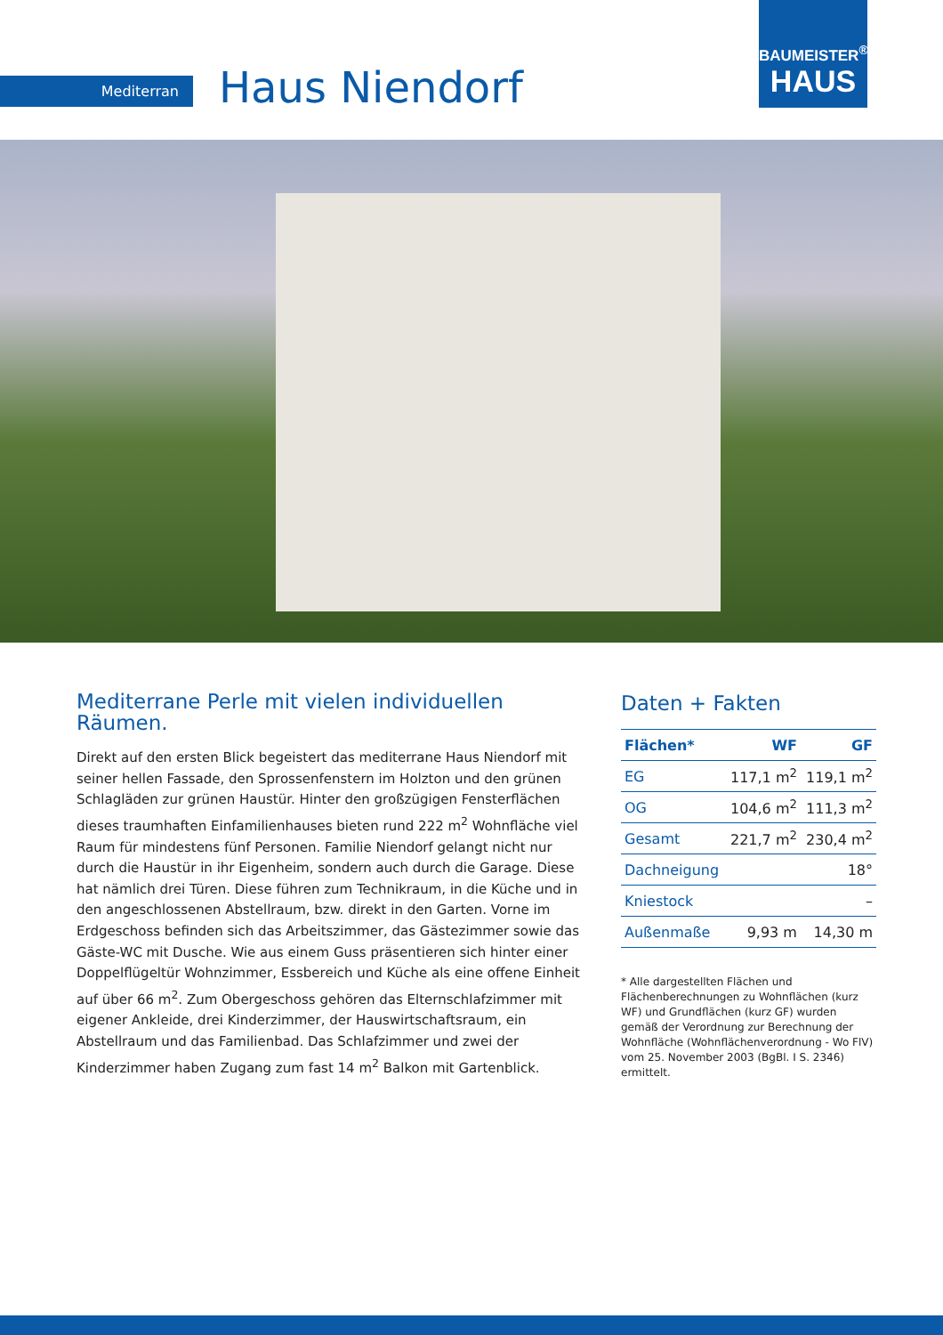Mediterran Haus Niendorf
BAUMEISTER<sup>®</sup>
HAUS
Mediterrane Perle mit vielen individuellen Räumen.
Direkt auf den ersten Blick begeistert das mediterrane Haus Niendorf mit seiner hellen Fassade, den Sprossenfenstern im Holzton und den grünen Schlagläden zur grünen Haustür. Hinter den großzügigen Fensterflächen dieses traumhaften Einfamilienhauses bieten rund 222 m<sup>2</sup> Wohnfläche viel Raum für mindestens fünf Personen. Familie Niendorf gelangt nicht nur durch die Haustür in ihr Eigenheim, sondern auch durch die Garage. Diese hat nämlich drei Türen. Diese führen zum Technikraum, in die Küche und in den angeschlossenen Abstellraum, bzw. direkt in den Garten. Vorne im Erdgeschoss befinden sich das Arbeitszimmer, das Gästezimmer sowie das Gäste-WC mit Dusche. Wie aus einem Guss präsentieren sich hinter einer Doppelflügeltür Wohnzimmer, Essbereich und Küche als eine offene Einheit auf über 66 m<sup>2</sup>. Zum Obergeschoss gehören das Elternschlafzimmer mit eigener Ankleide, drei Kinderzimmer, der Hauswirtschaftsraum, ein Abstellraum und das Familienbad. Das Schlafzimmer und zwei der Kinderzimmer haben Zugang zum fast 14 m<sup>2</sup> Balkon mit Gartenblick.
Daten + Fakten
| Flächen* | WF | GF |
| --- | --- | --- |
| EG | 117,1 m<sup>2</sup> | 119,1 m<sup>2</sup> |
| OG | 104,6 m<sup>2</sup> | 111,3 m<sup>2</sup> |
| Gesamt | 221,7 m<sup>2</sup> | 230,4 m<sup>2</sup> |
| Dachneigung | 18° | |
| Kniestock | – | |
| Außenmaße | 9,93 m | 14,30 m |
* Alle dargestellten Flächen und Flächenberechnungen zu Wohnflächen (kurz WF) und Grundflächen (kurz GF) wurden gemäß der Verordnung zur Berechnung der Wohnfläche (Wohnflächenverordnung - Wo FlV) vom 25. November 2003 (BgBl. I S. 2346) ermittelt.